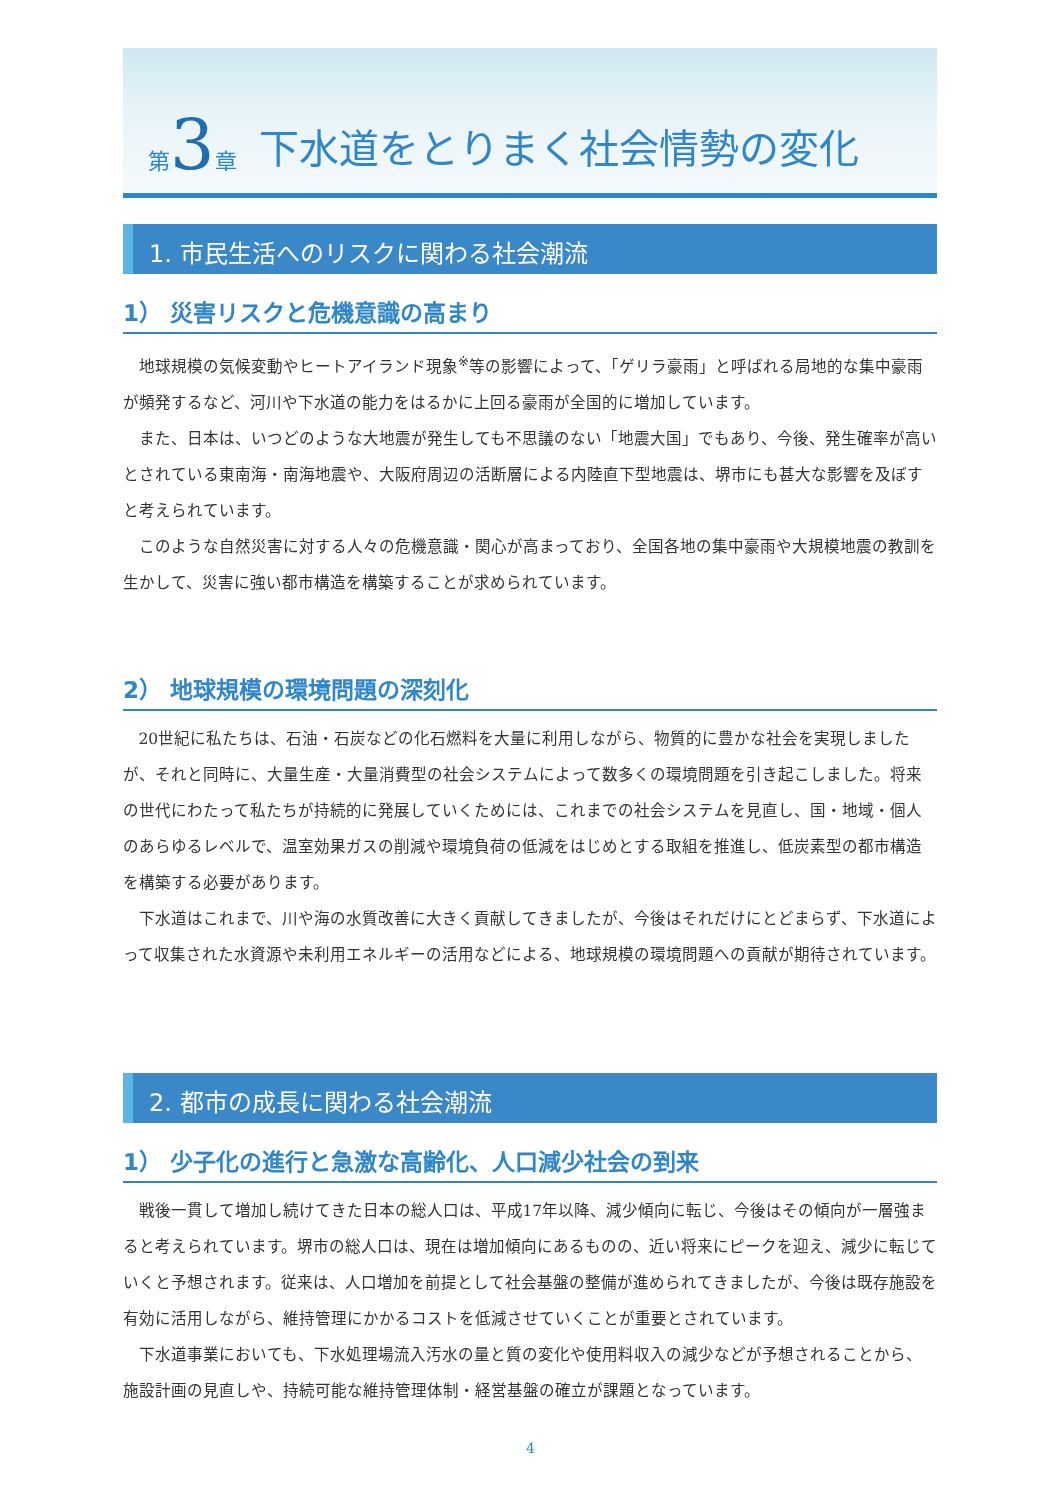第 3 章 下水道をとりまく社会情勢の変化
1. 市民生活へのリスクに関わる社会潮流
1） 災害リスクと危機意識の高まり
地球規模の気候変動やヒートアイランド現象<sup>※</sup>等の影響によって、「ゲリラ豪雨」と呼ばれる局地的な集中豪雨が頻発するなど、河川や下水道の能力をはるかに上回る豪雨が全国的に増加しています。
また、日本は、いつどのような大地震が発生しても不思議のない「地震大国」でもあり、今後、発生確率が高いとされている東南海・南海地震や、大阪府周辺の活断層による内陸直下型地震は、堺市にも甚大な影響を及ぼすと考えられています。
このような自然災害に対する人々の危機意識・関心が高まっており、全国各地の集中豪雨や大規模地震の教訓を生かして、災害に強い都市構造を構築することが求められています。
2） 地球規模の環境問題の深刻化
20世紀に私たちは、石油・石炭などの化石燃料を大量に利用しながら、物質的に豊かな社会を実現しましたが、それと同時に、大量生産・大量消費型の社会システムによって数多くの環境問題を引き起こしました。将来の世代にわたって私たちが持続的に発展していくためには、これまでの社会システムを見直し、国・地域・個人のあらゆるレベルで、温室効果ガスの削減や環境負荷の低減をはじめとする取組を推進し、低炭素型の都市構造を構築する必要があります。
下水道はこれまで、川や海の水質改善に大きく貢献してきましたが、今後はそれだけにとどまらず、下水道によって収集された水資源や未利用エネルギーの活用などによる、地球規模の環境問題への貢献が期待されています。
2. 都市の成長に関わる社会潮流
1） 少子化の進行と急激な高齢化、人口減少社会の到来
戦後一貫して増加し続けてきた日本の総人口は、平成17年以降、減少傾向に転じ、今後はその傾向が一層強まると考えられています。堺市の総人口は、現在は増加傾向にあるものの、近い将来にピークを迎え、減少に転じていくと予想されます。従来は、人口増加を前提として社会基盤の整備が進められてきましたが、今後は既存施設を有効に活用しながら、維持管理にかかるコストを低減させていくことが重要とされています。
下水道事業においても、下水処理場流入汚水の量と質の変化や使用料収入の減少などが予想されることから、施設計画の見直しや、持続可能な維持管理体制・経営基盤の確立が課題となっています。
4